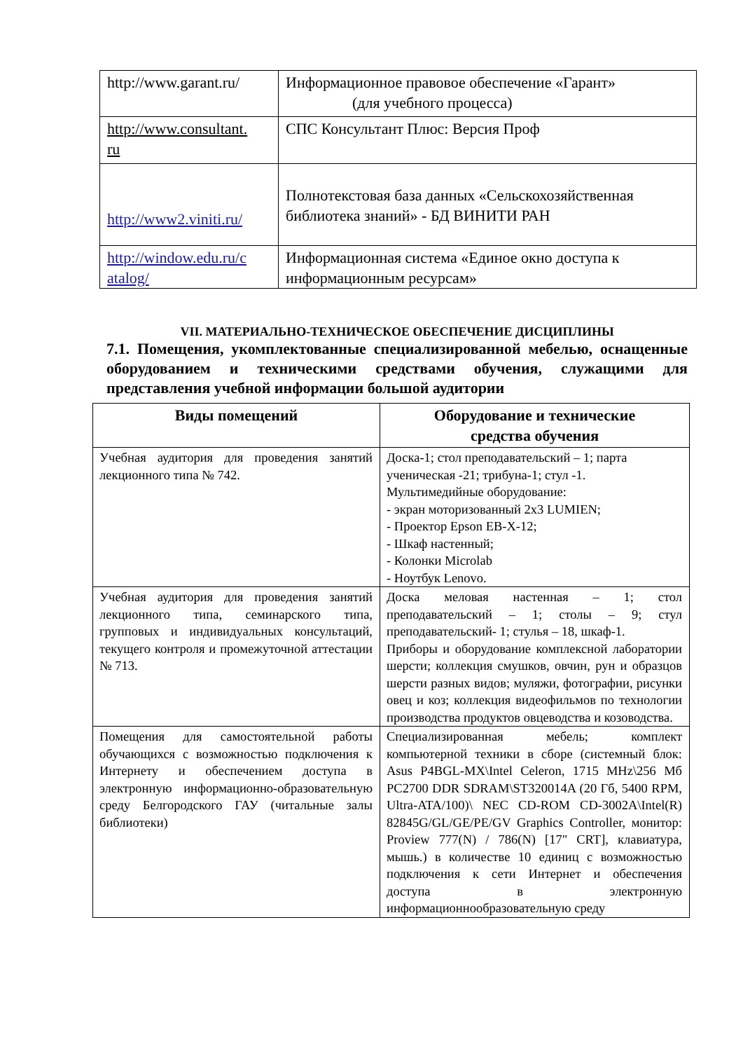| http://www.garant.ru/ | Информационное правовое обеспечение «Гарант» (для учебного процесса) |
| http://www.consultant. ru | СПС Консультант Плюс: Версия Проф |
| http://www2.viniti.ru/ | Полнотекстовая база данных «Сельскохозяйственная библиотека знаний» - БД ВИНИТИ РАН |
| http://window.edu.ru/c atalog/ | Информационная система «Единое окно доступа к информационным ресурсам» |
VII. МАТЕРИАЛЬНО-ТЕХНИЧЕСКОЕ ОБЕСПЕЧЕНИЕ ДИСЦИПЛИНЫ
7.1. Помещения, укомплектованные специализированной мебелью, оснащенные оборудованием и техническими средствами обучения, служащими для представления учебной информации большой аудитории
| Виды помещений | Оборудование и технические средства обучения |
| --- | --- |
| Учебная аудитория для проведения занятий лекционного типа № 742. | Доска-1; стол преподавательский – 1; парта ученическая -21; трибуна-1; стул -1. Мультимедийные оборудование: - экран моторизованный 2x3 LUMIEN; - Проектор Epson EB-X-12; - Шкаф настенный; - Колонки Microlab - Ноутбук Lenovo. |
| Учебная аудитория для проведения занятий лекционного типа, семинарского типа, групповых и индивидуальных консультаций, текущего контроля и промежуточной аттестации № 713. | Доска меловая настенная – 1; стол преподавательский – 1; столы – 9; стул преподавательский- 1; стулья – 18, шкаф-1. Приборы и оборудование комплексной лаборатории шерсти; коллекция смушков, овчин, рун и образцов шерсти разных видов; муляжи, фотографии, рисунки овец и коз; коллекция видеофильмов по технологии производства продуктов овцеводства и козоводства. |
| Помещения для самостоятельной работы обучающихся с возможностью подключения к Интернету и обеспечением доступа в электронную информационно-образовательную среду Белгородского ГАУ (читальные залы библиотеки) | Специализированная мебель; комплект компьютерной техники в сборе (системный блок: Asus P4BGL-MX\Intel Celeron, 1715 MHz\256 Мб PC2700 DDR SDRAM\ST320014A (20 Гб, 5400 RPM, Ultra-ATA/100)\ NEC CD-ROM CD-3002A\Intel(R) 82845G/GL/GE/PE/GV Graphics Controller, монитор: Proview 777(N) / 786(N) [17" CRT], клавиатура, мышь.) в количестве 10 единиц с возможностью подключения к сети Интернет и обеспечения доступа в электронную информационнообразовательную среду |